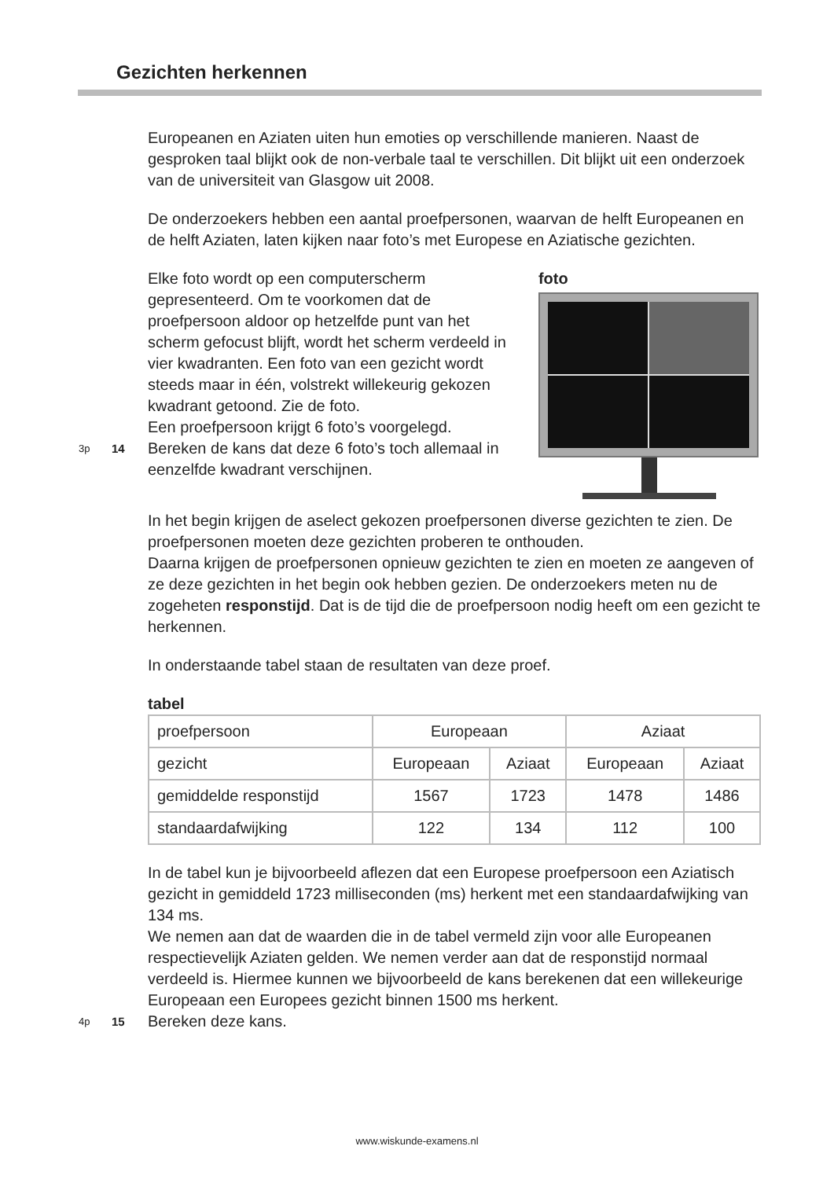Gezichten herkennen
Europeanen en Aziaten uiten hun emoties op verschillende manieren. Naast de gesproken taal blijkt ook de non-verbale taal te verschillen. Dit blijkt uit een onderzoek van de universiteit van Glasgow uit 2008.
De onderzoekers hebben een aantal proefpersonen, waarvan de helft Europeanen en de helft Aziaten, laten kijken naar foto’s met Europese en Aziatische gezichten.
Elke foto wordt op een computerscherm gepresenteerd. Om te voorkomen dat de proefpersoon aldoor op hetzelfde punt van het scherm gefocust blijft, wordt het scherm verdeeld in vier kwadranten. Een foto van een gezicht wordt steeds maar in één, volstrekt willekeurig gekozen kwadrant getoond. Zie de foto.
Een proefpersoon krijgt 6 foto’s voorgelegd.
3p 14 Bereken de kans dat deze 6 foto’s toch allemaal in eenzelfde kwadrant verschijnen.
foto
In het begin krijgen de aselect gekozen proefpersonen diverse gezichten te zien. De proefpersonen moeten deze gezichten proberen te onthouden.
Daarna krijgen de proefpersonen opnieuw gezichten te zien en moeten ze aangeven of ze deze gezichten in het begin ook hebben gezien. De onderzoekers meten nu de zogeheten responstijd. Dat is de tijd die de proefpersoon nodig heeft om een gezicht te herkennen.
In onderstaande tabel staan de resultaten van deze proef.
tabel
| proefpersoon | Europeaan | | Aziaat | |
| gezicht | Europeaan | Aziaat | Europeaan | Aziaat |
| gemiddelde responstijd | 1567 | 1723 | 1478 | 1486 |
| standaardafwijking | 122 | 134 | 112 | 100 |
In de tabel kun je bijvoorbeeld aflezen dat een Europese proefpersoon een Aziatisch gezicht in gemiddeld 1723 milliseconden (ms) herkent met een standaardafwijking van 134 ms.
We nemen aan dat de waarden die in de tabel vermeld zijn voor alle Europeanen respectievelijk Aziaten gelden. We nemen verder aan dat de responstijd normaal verdeeld is. Hiermee kunnen we bijvoorbeeld de kans berekenen dat een willekeurige Europeaan een Europees gezicht binnen 1500 ms herkent.
4p 15 Bereken deze kans.
www.wiskunde-examens.nl